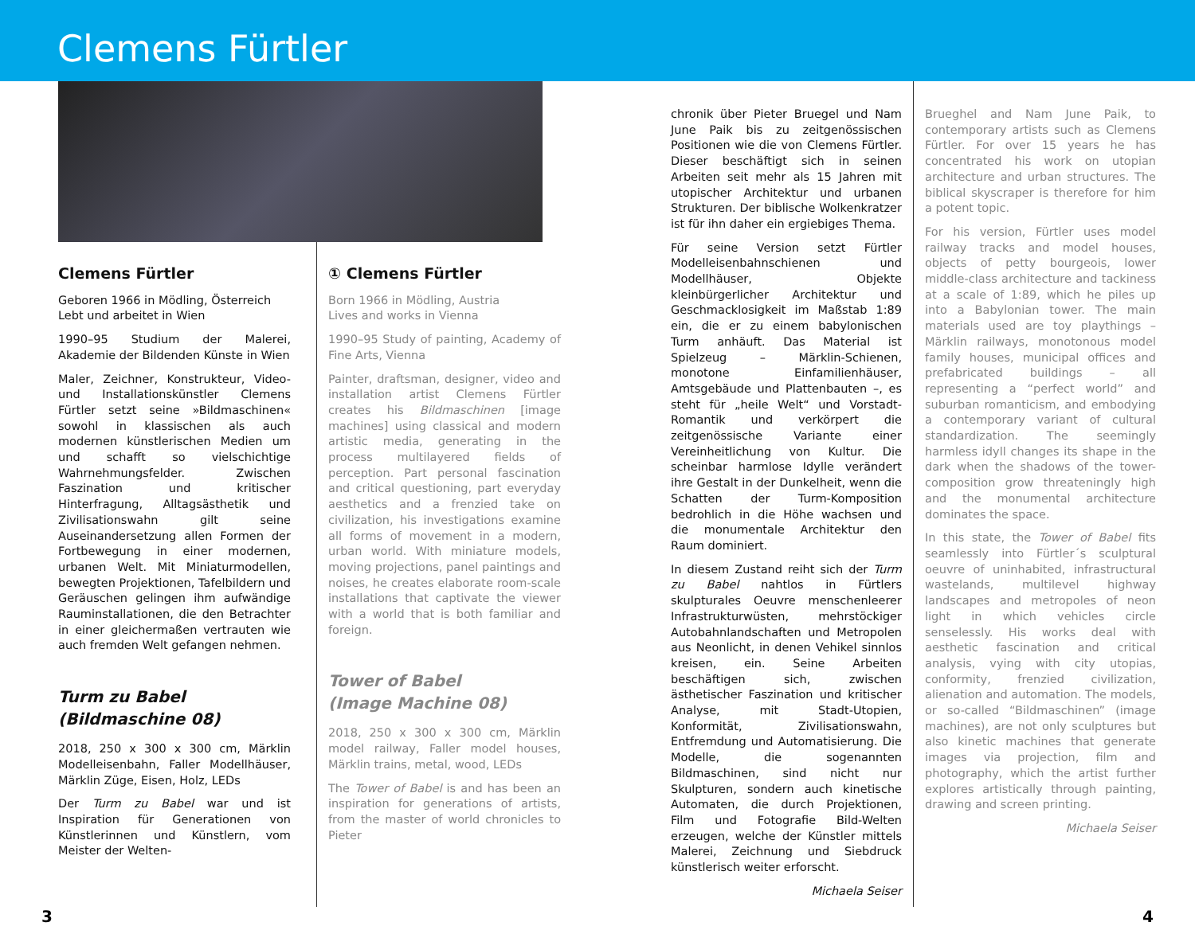Clemens Fürtler
Clemens Fürtler
Geboren 1966 in Mödling, Österreich
Lebt und arbeitet in Wien
1990–95 Studium der Malerei, Akademie der Bildenden Künste in Wien
Maler, Zeichner, Konstrukteur, Video- und Installationskünstler Clemens Fürtler setzt seine »Bildmaschinen« sowohl in klassischen als auch modernen künstlerischen Medien um und schafft so vielschichtige Wahrnehmungsfelder. Zwischen Faszination und kritischer Hinterfragung, Alltagsästhetik und Zivilisationswahn gilt seine Auseinandersetzung allen Formen der Fortbewegung in einer modernen, urbanen Welt. Mit Miniaturmodellen, bewegten Projektionen, Tafelbildern und Geräuschen gelingen ihm aufwändige Rauminstallationen, die den Betrachter in einer gleichermaßen vertrauten wie auch fremden Welt gefangen nehmen.
Turm zu Babel
(Bildmaschine 08)
2018, 250 x 300 x 300 cm, Märklin Modelleisenbahn, Faller Modellhäuser, Märklin Züge, Eisen, Holz, LEDs
Der Turm zu Babel war und ist Inspiration für Generationen von Künstlerinnen und Künstlern, vom Meister der Welten-
① Clemens Fürtler
Born 1966 in Mödling, Austria
Lives and works in Vienna
1990–95 Study of painting, Academy of Fine Arts, Vienna
Painter, draftsman, designer, video and installation artist Clemens Fürtler creates his Bildmaschinen [image machines] using classical and modern artistic media, generating in the process multilayered fields of perception. Part personal fascination and critical questioning, part everyday aesthetics and a frenzied take on civilization, his investigations examine all forms of movement in a modern, urban world. With miniature models, moving projections, panel paintings and noises, he creates elaborate room-scale installations that captivate the viewer with a world that is both familiar and foreign.
Tower of Babel
(Image Machine 08)
2018, 250 x 300 x 300 cm, Märklin model railway, Faller model houses, Märklin trains, metal, wood, LEDs
The Tower of Babel is and has been an inspiration for generations of artists, from the master of world chronicles to Pieter
chronik über Pieter Bruegel und Nam June Paik bis zu zeitgenössischen Positionen wie die von Clemens Fürtler. Dieser beschäftigt sich in seinen Arbeiten seit mehr als 15 Jahren mit utopischer Architektur und urbanen Strukturen. Der biblische Wolkenkratzer ist für ihn daher ein ergiebiges Thema.
Für seine Version setzt Fürtler Modelleisenbahnschienen und Modellhäuser, Objekte kleinbürgerlicher Architektur und Geschmacklosigkeit im Maßstab 1:89 ein, die er zu einem babylonischen Turm anhäuft. Das Material ist Spielzeug – Märklin-Schienen, monotone Einfamilienhäuser, Amtsgebäude und Plattenbauten –, es steht für „heile Welt“ und Vorstadt-Romantik und verkörpert die zeitgenössische Variante einer Vereinheitlichung von Kultur. Die scheinbar harmlose Idylle verändert ihre Gestalt in der Dunkelheit, wenn die Schatten der Turm-Komposition bedrohlich in die Höhe wachsen und die monumentale Architektur den Raum dominiert.
In diesem Zustand reiht sich der Turm zu Babel nahtlos in Fürtlers skulpturales Oeuvre menschenleerer Infrastrukturwüsten, mehrstöckiger Autobahnlandschaften und Metropolen aus Neonlicht, in denen Vehikel sinnlos kreisen, ein. Seine Arbeiten beschäftigen sich, zwischen ästhetischer Faszination und kritischer Analyse, mit Stadt-Utopien, Konformität, Zivilisationswahn, Entfremdung und Automatisierung. Die Modelle, die sogenannten Bildmaschinen, sind nicht nur Skulpturen, sondern auch kinetische Automaten, die durch Projektionen, Film und Fotografie Bild-Welten erzeugen, welche der Künstler mittels Malerei, Zeichnung und Siebdruck künstlerisch weiter erforscht.
Michaela Seiser
Brueghel and Nam June Paik, to contemporary artists such as Clemens Fürtler. For over 15 years he has concentrated his work on utopian architecture and urban structures. The biblical skyscraper is therefore for him a potent topic.
For his version, Fürtler uses model railway tracks and model houses, objects of petty bourgeois, lower middle-class architecture and tackiness at a scale of 1:89, which he piles up into a Babylonian tower. The main materials used are toy playthings – Märklin railways, monotonous model family houses, municipal offices and prefabricated buildings – all representing a “perfect world” and suburban romanticism, and embodying a contemporary variant of cultural standardization. The seemingly harmless idyll changes its shape in the dark when the shadows of the tower-composition grow threateningly high and the monumental architecture dominates the space.
In this state, the Tower of Babel fits seamlessly into Fürtler´s sculptural oeuvre of uninhabited, infrastructural wastelands, multilevel highway landscapes and metropoles of neon light in which vehicles circle senselessly. His works deal with aesthetic fascination and critical analysis, vying with city utopias, conformity, frenzied civilization, alienation and automation. The models, or so-called “Bildmaschinen” (image machines), are not only sculptures but also kinetic machines that generate images via projection, film and photography, which the artist further explores artistically through painting, drawing and screen printing.
Michaela Seiser
3 4